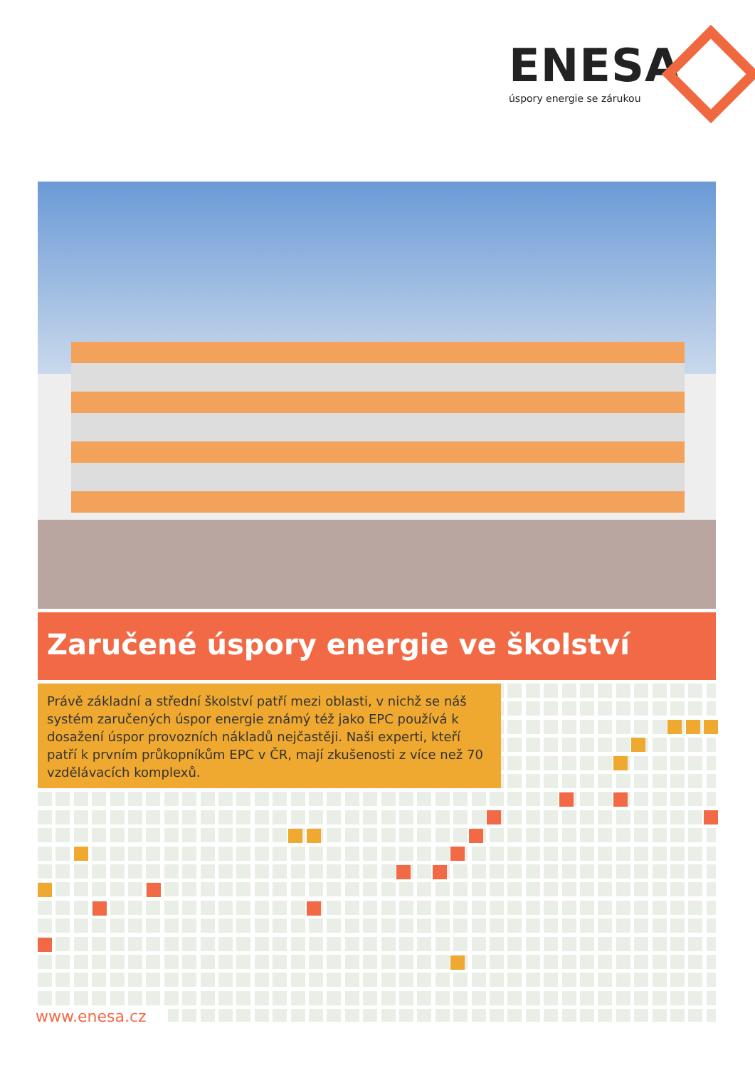ENESA
úspory energie se zárukou
Zaručené úspory energie ve školství
Právě základní a střední školství patří mezi oblasti, v nichž se náš systém zaručených úspor energie známý též jako EPC používá k dosažení úspor provozních nákladů nejčastěji. Naši experti, kteří patří k prvním průkopníkům EPC v ČR, mají zkušenosti z více než 70 vzdělávacích komplexů.
www.enesa.cz